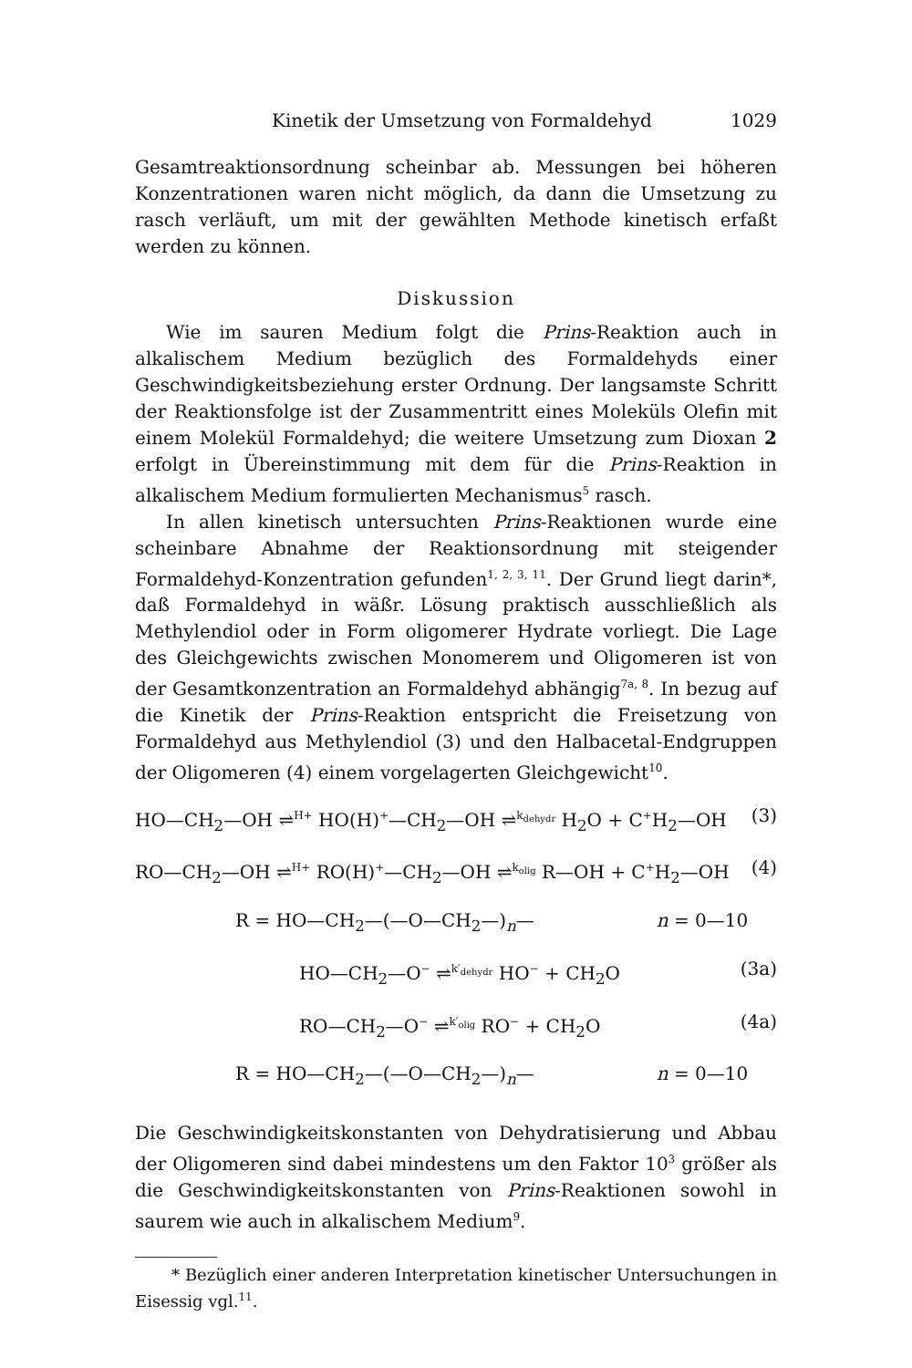Kinetik der Umsetzung von Formaldehyd 1029
Gesamtreaktionsordnung scheinbar ab. Messungen bei höheren Konzentrationen waren nicht möglich, da dann die Umsetzung zu rasch verläuft, um mit der gewählten Methode kinetisch erfaßt werden zu können.
Diskussion
Wie im sauren Medium folgt die Prins-Reaktion auch in alkalischem Medium bezüglich des Formaldehyds einer Geschwindigkeitsbeziehung erster Ordnung. Der langsamste Schritt der Reaktionsfolge ist der Zusammentritt eines Moleküls Olefin mit einem Molekül Formaldehyd; die weitere Umsetzung zum Dioxan 2 erfolgt in Übereinstimmung mit dem für die Prins-Reaktion in alkalischem Medium formulierten Mechanismus<sup>5</sup> rasch.
In allen kinetisch untersuchten Prins-Reaktionen wurde eine scheinbare Abnahme der Reaktionsordnung mit steigender Formaldehyd-Konzentration gefunden<sup>1, 2, 3, 11</sup>. Der Grund liegt darin*, daß Formaldehyd in wäßr. Lösung praktisch ausschließlich als Methylendiol oder in Form oligomerer Hydrate vorliegt. Die Lage des Gleichgewichts zwischen Monomerem und Oligomeren ist von der Gesamtkonzentration an Formaldehyd abhängig<sup>7a, 8</sup>. In bezug auf die Kinetik der Prins-Reaktion entspricht die Freisetzung von Formaldehyd aus Methylendiol (3) und den Halbacetal-Endgruppen der Oligomeren (4) einem vorgelagerten Gleichgewicht<sup>10</sup>.
HO—CH<sub>2</sub>—OH ⇌<sup>H+</sup> HO(H)<sup>+</sup>—CH<sub>2</sub>—OH ⇌<sup>k<sub>dehydr</sub></sup> H<sub>2</sub>O + C<sup>+</sup>H<sub>2</sub>—OH (3)
RO—CH<sub>2</sub>—OH ⇌<sup>H+</sup> RO(H)<sup>+</sup>—CH<sub>2</sub>—OH ⇌<sup>k<sub>olig</sub></sup> R—OH + C<sup>+</sup>H<sub>2</sub>—OH (4)
R = HO—CH<sub>2</sub>—(—O—CH<sub>2</sub>—)<sub>n</sub>— n = 0—10
HO—CH<sub>2</sub>—O<sup>−</sup> ⇌<sup>k′<sub>dehydr</sub></sup> HO<sup>−</sup> + CH<sub>2</sub>O (3a)
RO—CH<sub>2</sub>—O<sup>−</sup> ⇌<sup>k′<sub>olig</sub></sup> RO<sup>−</sup> + CH<sub>2</sub>O (4a)
R = HO—CH<sub>2</sub>—(—O—CH<sub>2</sub>—)<sub>n</sub>— n = 0—10
Die Geschwindigkeitskonstanten von Dehydratisierung und Abbau der Oligomeren sind dabei mindestens um den Faktor 10<sup>3</sup> größer als die Geschwindigkeitskonstanten von Prins-Reaktionen sowohl in saurem wie auch in alkalischem Medium<sup>9</sup>.
* Bezüglich einer anderen Interpretation kinetischer Untersuchungen in Eisessig vgl.<sup>11</sup>.